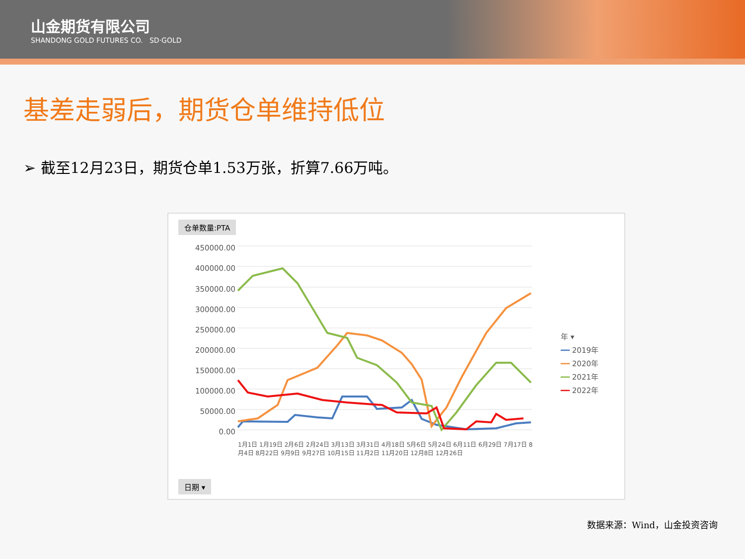山金期货有限公司
SHANDONG GOLD FUTURES CO. SD·GOLD
基差走弱后，期货仓单维持低位
➢ 截至12月23日，期货仓单1.53万张，折算7.66万吨。
仓单数量:PTA
450000.00
400000.00
350000.00
300000.00
250000.00
200000.00
150000.00
100000.00
50000.00
0.00
年 ▾
━━ 2019年
━━ 2020年
━━ 2021年
━━ 2022年
1月1日 1月19日 2月6日 2月24日 3月13日 3月31日 4月18日 5月6日 5月24日 6月11日 6月29日 7月17日 8月4日 8月22日 9月9日 9月27日 10月15日 11月2日 11月20日 12月8日 12月26日
日期 ▾
数据来源：Wind，山金投资咨询